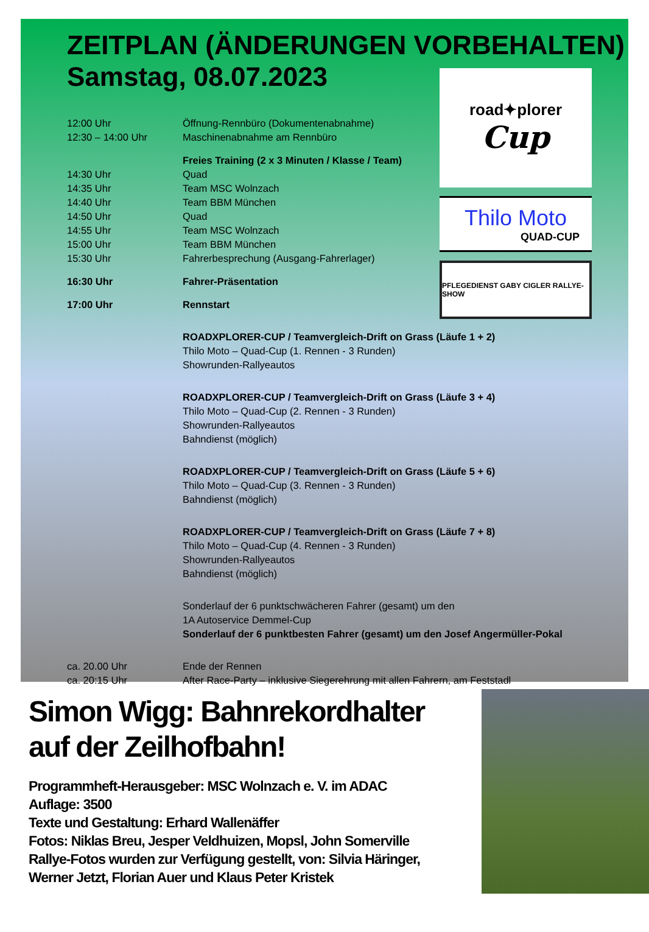ZEITPLAN (ÄNDERUNGEN VORBEHALTEN)
Samstag, 08.07.2023
12:00 Uhr Öffnung-Rennbüro (Dokumentenabnahme)
12:30 – 14:00 Uhr Maschinenabnahme am Rennbüro
Freies Training (2 x 3 Minuten / Klasse / Team)
14:30 Uhr Quad
14:35 Uhr Team MSC Wolnzach
14:40 Uhr Team BBM München
14:50 Uhr Quad
14:55 Uhr Team MSC Wolnzach
15:00 Uhr Team BBM München
15:30 Uhr Fahrerbesprechung (Ausgang-Fahrerlager)
16:30 Uhr Fahrer-Präsentation
17:00 Uhr Rennstart
ROADXPLORER-CUP / Teamvergleich-Drift on Grass (Läufe 1 + 2)
Thilo Moto – Quad-Cup (1. Rennen - 3 Runden)
Showrunden-Rallyeautos
ROADXPLORER-CUP / Teamvergleich-Drift on Grass (Läufe 3 + 4)
Thilo Moto – Quad-Cup (2. Rennen - 3 Runden)
Showrunden-Rallyeautos
Bahndienst (möglich)
ROADXPLORER-CUP / Teamvergleich-Drift on Grass (Läufe 5 + 6)
Thilo Moto – Quad-Cup (3. Rennen - 3 Runden)
Bahndienst (möglich)
ROADXPLORER-CUP / Teamvergleich-Drift on Grass (Läufe 7 + 8)
Thilo Moto – Quad-Cup (4. Rennen - 3 Runden)
Showrunden-Rallyeautos
Bahndienst (möglich)
Sonderlauf der 6 punktschwächeren Fahrer (gesamt) um den
1A Autoservice Demmel-Cup
Sonderlauf der 6 punktbesten Fahrer (gesamt) um den Josef Angermüller-Pokal
ca. 20.00 Uhr Ende der Rennen
ca. 20:15 Uhr After Race-Party – inklusive Siegerehrung mit allen Fahrern, am Feststadl
road✦plorer
Cup
Thilo Moto
QUAD-CUP
PFLEGEDIENST GABY CIGLER RALLYE-SHOW
Simon Wigg: Bahnrekordhalter auf der Zeilhofbahn!
Programmheft-Herausgeber: MSC Wolnzach e. V. im ADAC
Auflage: 3500
Texte und Gestaltung: Erhard Wallenäffer
Fotos: Niklas Breu, Jesper Veldhuizen, Mopsl, John Somerville
Rallye-Fotos wurden zur Verfügung gestellt, von: Silvia Häringer, Werner Jetzt, Florian Auer und Klaus Peter Kristek